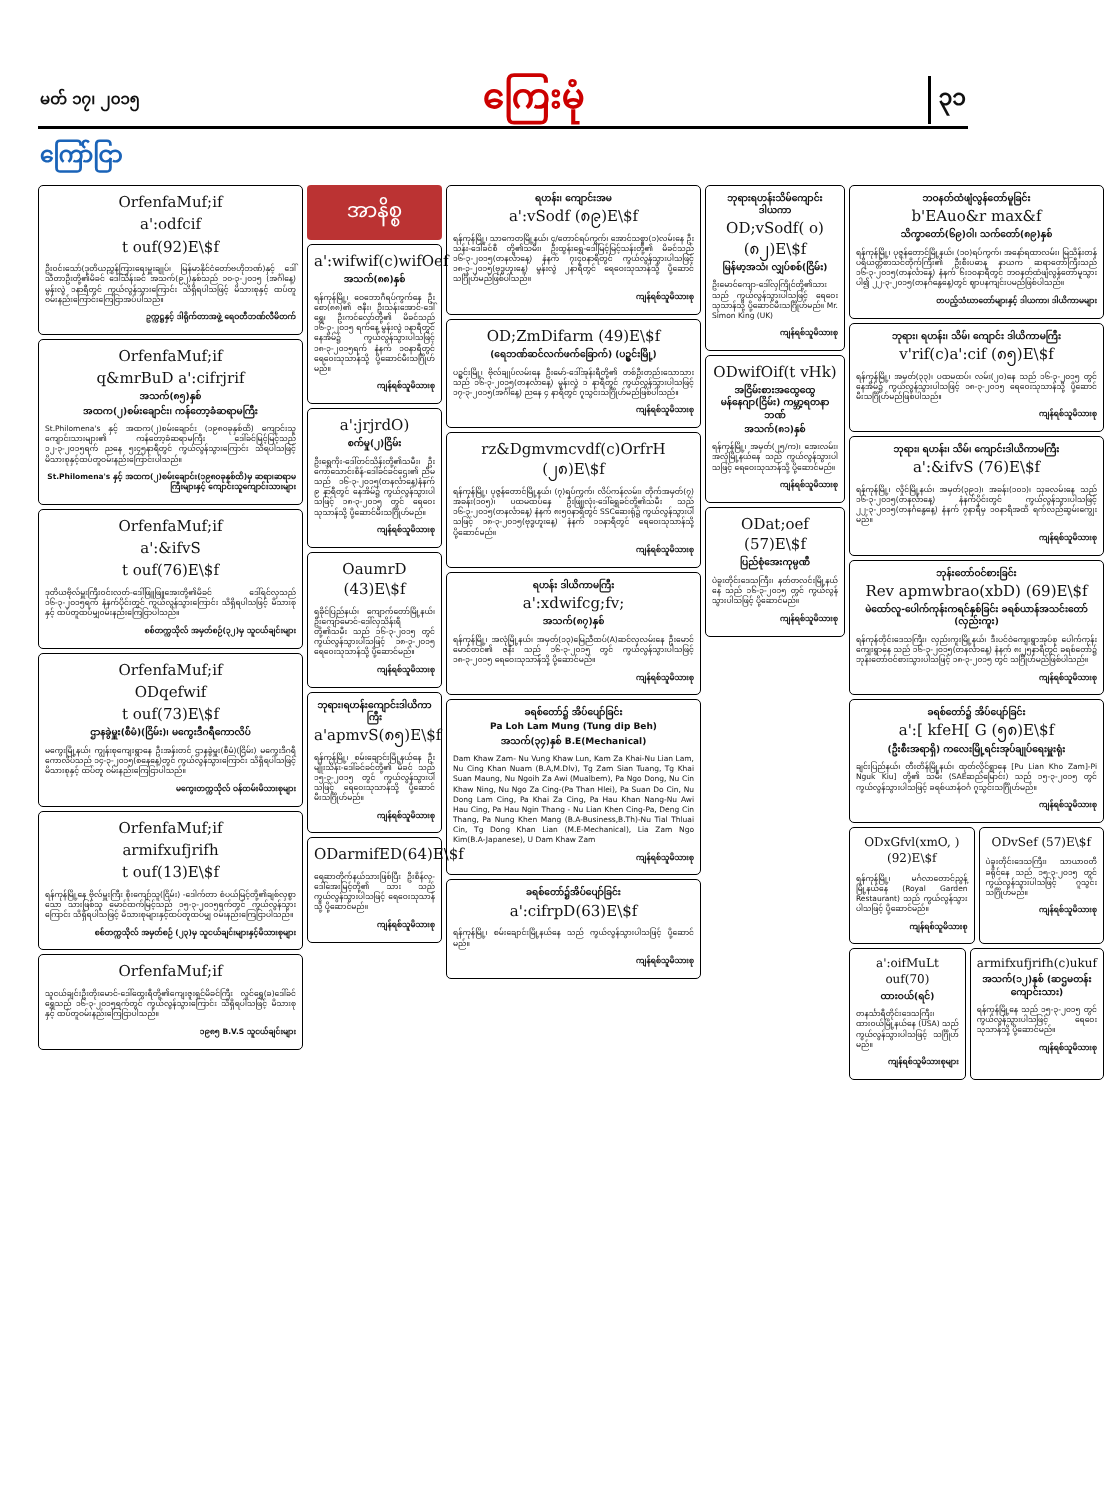မတ် ၁၇၊ ၂၀၁၅
ကြေးမုံ
၃၁
ကြော်ငြာ
OrfenfaMuf;if
a':odfcif
t ouf(92)E\$f
ဦးဝင်းသော်(ဒုတိယညွှန်ကြားရေးမှူးချုပ်၊ မြန်မာနိုင်ငံတော်ဗဟိုဘဏ်)နှင့် ဒေါ်သီတာဦးတို့၏မိခင် ဒေါ်သိန်းခင် အသက်(၉၂)နှစ်သည် ၁၀-၃-၂၀၁၅ (အင်္ဂါနေ့) မွန်းလွဲ ၁နာရီတွင် ကွယ်လွန်သွားကြောင်း သိရှိရပါသဖြင့် မိသားစုနှင့် ထပ်တူဝမ်းနည်းကြောင်းကြေငြာအပ်ပါသည်။
ဥက္ကဋ္ဌနှင့် ဒါရိုက်တာအဖွဲ့ ရေဝတီဘဏ်လီမိတက်
OrfenfaMuf;if
q&mrBuD a':cifrjrif
အသက်(၈၅)နှစ်
အထက(၂)စမ်းချောင်း၊ ကန်တော့ခံဆရာမကြီး
St.Philomena's နှင့် အထက(၂)စမ်းချောင်း (၁၉၈၀ခုနှစ်ထိ) ကျောင်းသူကျောင်းသားများ၏ ကန်တော့ခံဆရာမကြီး ဒေါ်ခင်မြင့်မြင့်သည် ၁၂-၃-၂၀၁၅ရက် ညနေ ၅း၄၅နာရီတွင် ကွယ်လွန်သွားကြောင်း သိရပါသဖြင့် မိသားစုနှင့်ထပ်တူဝမ်းနည်းကြောင်းပါသည်။
St.Philomena's နှင့် အထက(၂)စမ်းချောင်း(၁၉၈၀ခုနှစ်ထိ)မှ ဆရာ၊ဆရာမကြီးများနှင့် ကျောင်းသူကျောင်းသားများ
OrfenfaMuf;if
a':&ifvS
t ouf(76)E\$f
ဒုတိယဗိုလ်မှူးကြီးဝင်းလတ်-ဒေါ်ဖြူဖြူအေးတို့၏မိခင် ဒေါ်ရင်လှသည် ၁၆-၃-၂၀၁၅ရက် နံနက်ပိုင်းတွင် ကွယ်လွန်သွားကြောင်း သိရှိရပါသဖြင့် မိသားစုနှင့် ထပ်တူထပ်မျှဝမ်းနည်းကြေငြာပါသည်။
စစ်တက္ကသိုလ် အမှတ်စဉ်(၃၂)မှ သူငယ်ချင်းများ
OrfenfaMuf;if
ODqefwif
t ouf(73)E\$f
ဌာနခွဲမှူး(စီမံ)(ငြိမ်း)၊ မကွေးဒီဂရီကောလိပ်
မကွေးမြို့နယ်၊ ကျွန်းစုကျေးရွာနေ ဦးအန်းတင် ဌာနခွဲမှူး(စီမံ)(ငြိမ်း) မကွေးဒီဂရီကောလိပ်သည် ၁၄-၃-၂၀၁၅(စနေနေ့)တွင် ကွယ်လွန်သွားကြောင်း သိရှိရပါသဖြင့် မိသားစုနှင့် ထပ်တူ ဝမ်းနည်းကြေငြာပါသည်။
မကွေးတက္ကသိုလ် ဝန်ထမ်းမိသားစုများ
OrfenfaMuf;if
armifxufjrifh
t ouf(13)E\$f
ရန်ကုန်မြို့နေ ဗိုလ်မှူးကြီး စိုးကျော်သူ(ငြိမ်း) -ဒေါက်တာ စံပယ်မြင့်တို့၏ချစ်လှစွာသော သားဖြစ်သူ မောင်ထက်မြင့်သည် ၁၅-၃-၂၀၁၅ရက်တွင် ကွယ်လွန်သွားကြောင်း သိရှိရပါသဖြင့် မိသားစုများနှင့်ထပ်တူထပ်မျှ ဝမ်းနည်းကြေငြာပါသည်။
စစ်တက္ကသိုလ် အမှတ်စဉ် (၂၃)မှ သူငယ်ချင်းများနှင့်မိသားစုများ
OrfenfaMuf;if
သူငယ်ချင်းဦးတိုးမောင်-ဒေါ်ထွေးရီတို့၏ကျေးဇူးရှင်မိခင်ကြီး လှုင်ရွှေ(ခ)ဒေါ်ခင်ရွှေသည် ၁၆-၃-၂၀၁၅ရက်တွင် ကွယ်လွန်သွားကြောင်း သိရှိရပါသဖြင့် မိသားစုနှင့် ထပ်တူဝမ်းနည်းကြေငြာပါသည်။
၁၉၈၅ B.V.S သူငယ်ချင်းများ
အာနိစ္စ
a':wifwif(c)wifOef
အသက်(၈၈)နှစ်
ရန်ကုန်မြို့၊ ဝေဘောဂီရပ်ကွက်နေ ဦးစော(၈၈)၏ ဇနီး၊ ဦးသန်းအောင်-ဒေါ်ရွှေ၊ ဦးကင်လှော်တို့၏ မိခင်သည် ၁၆-၃-၂၀၁၅ ရက်နေ့ မွန်းလွဲ ၁နာရီတွင် နေအိမ်၌ ကွယ်လွန်သွားပါသဖြင့် ၁၈-၃-၂၀၁၅ရက် နံနက် ၁၀နာရီတွင် ရေဝေးသုသာန်သို့ ပို့ဆောင်မီးသင်္ဂြိုဟ်မည်။
ကျန်ရစ်သူမိသားစု
a':jrjrdO)
စက်မှု(၂)ငြိမ်း
ဦးရွှေကိုး-ဒေါ်တင်သိန်းတို့၏သမီး၊ ဦးကော်သောင်းစိန်-ဒေါ်ခင်ခင်ဌေး၏ ညီမ သည် ၁၆-၃-၂၀၁၅(တနင်္လာနေ့)နံနက် ၉ နာရီတွင် နေအိမ်၌ ကွယ်လွန်သွားပါသဖြင့် ၁၈-၃-၂၀၁၅ တွင် ရေဝေးသုသာန်သို့ ပို့ဆောင်မီးသင်္ဂြိုဟ်မည်။
ကျန်ရစ်သူမိသားစု
OaumrD (43)E\$f
ရခိုင်ပြည်နယ်၊ ကျောက်တော်မြို့နယ်၊ ဦးကျော်မောင်-ဒေါ်လှသိန်းရီ တို့၏သမီး သည် ၁၆-၃-၂၀၁၅ တွင် ကွယ်လွန်သွားပါသဖြင့် ၁၈-၃-၂၀၁၅ ရေဝေးသုသာန်သို့ ပို့ဆောင်မည်။
ကျန်ရစ်သူမိသားစု
ဘုရား၊ရဟန်းကျောင်းဒါယိကာကြီး
a'apmvS(၈၅)E\$f
ရန်ကုန်မြို့၊ စမ်းချောင်းမြို့နယ်နေ ဦးမျိုးသိန်း-ဒေါ်ခင်ခင်တို့၏ မိခင် သည် ၁၅-၃-၂၀၁၅ တွင် ကွယ်လွန်သွားပါသဖြင့် ရေဝေးသုသာန်သို့ ပို့ဆောင်မီးသင်္ဂြိုဟ်မည်။
ကျန်ရစ်သူမိသားစု
ODarmifED(64)E\$f
ရေဆာတိုက်နယ်သားဖြစ်ပြီး ဦးစိန်လှ-ဒေါ်အေးမြင့်တို့၏ သား သည် ကွယ်လွန်သွားပါသဖြင့် ရေဝေးသုသာန်သို့ ပို့ဆောင်မည်။
ကျန်ရစ်သူမိသားစု
ရဟန်း၊ ကျောင်းအမ
a':vSodf (၈၉)E\$f
ရန်ကုန်မြို့၊ သာကေတမြို့နယ်၊ ၄/တောင်ရပ်ကွက်၊ အောင်သစ္စာ(၁)လမ်းနေ ဦးသန်း-ဒေါ်ခင်စီ တို့၏သမီး၊ ဦးထွန်းရွှေ-ဒေါ်မြင့်မြင့်သန်းတို့၏ မိခင်သည် ၁၆-၃-၂၀၁၅(တနင်္လာနေ့) နံနက် ၇း၄၀နာရီတွင် ကွယ်လွန်သွားပါသဖြင့် ၁၈-၃-၂၀၁၅(ဗုဒ္ဓဟူးနေ့) မွန်းလွဲ ၂နာရီတွင် ရေဝေးသုသာန်သို့ ပို့ဆောင်သင်္ဂြိုဟ်မည်ဖြစ်ပါသည်။
ကျန်ရစ်သူမိသားစု
OD;ZmDifarm (49)E\$f
(ရေဘဏ်ဆင်လက်ဖက်ခြောက်) (ပဥ္စင်းမြို့)
ပဥ္စင်းမြို့၊ ဗိုလ်ချုပ်လမ်းနေ ဦးမော်-ဒေါ်အုန်းရီတို့၏ တစ်ဦးတည်းသောသား သည် ၁၆-၃-၂၀၁၅(တနင်္လာနေ့) မွန်းလွဲ ၁ နာရီတွင် ကွယ်လွန်သွားပါသဖြင့် ၁၇-၃-၂၀၁၅(အင်္ဂါနေ့) ညနေ ၄ နာရီတွင် ဂူသွင်းသင်္ဂြိုဟ်မည်ဖြစ်ပါသည်။
ကျန်ရစ်သူမိသားစု
rz&Dgmvmcvdf(c)OrfrH (၂၈)E\$f
ရန်ကုန်မြို့၊ ပုဇွန်တောင်မြို့နယ်၊ (၇)ရပ်ကွက်၊ လိပ်ကန်လမ်း၊ တိုက်အမှတ်(၇) အခန်း(၁၀၅)၊ ပထမထပ်နေ ဦးဖြူလုံး-ဒေါ်ရွှေခင်တို့၏သမီး သည် ၁၆-၃-၂၀၁၅(တနင်္လာနေ့) နံနက် ၈း၅၀နာရီတွင် SSCဆေးရုံ၌ ကွယ်လွန်သွားပါသဖြင့် ၁၈-၃-၂၀၁၅(ဗုဒ္ဓဟူးနေ့) နံနက် ၁၁နာရီတွင် ရေဝေးသုသာန်သို့ ပို့ဆောင်မည်။
ကျန်ရစ်သူမိသားစု
ရဟန်း ဒါယိကာမကြီး
a':xdwifcg;fv;
အသက်(၈၇)နှစ်
ရန်ကုန်မြို့၊ အလုံမြို့နယ်၊ အမှတ်(၁၃)မြေညီထပ်(A)ဆင်လှလမ်းနေ ဦးမောင်မောင်တင်၏ ဇနီး သည် ၁၆-၃-၂၀၁၅ တွင် ကွယ်လွန်သွားပါသဖြင့် ၁၈-၃-၂၀၁၅ ရေဝေးသုသာန်သို့ ပို့ဆောင်မည်။
ကျန်ရစ်သူမိသားစု
ခရစ်တော်၌ အိပ်ပျော်ခြင်း
Pa Loh Lam Mung (Tung dip Beh)
အသက်(၃၄)နှစ် B.E(Mechanical)
Dam Khaw Zam- Nu Vung Khaw Lun, Kam Za Khai-Nu Lian Lam, Nu Cing Khan Nuam (B.A,M.Dlv), Tg Zam Sian Tuang, Tg Khai Suan Maung, Nu Ngoih Za Awi (Mualbem), Pa Ngo Dong, Nu Cin Khaw Ning, Nu Ngo Za Cing-(Pa Than Hlei), Pa Suan Do Cin, Nu Dong Lam Cing, Pa Khai Za Cing, Pa Hau Khan Nang-Nu Awi Hau Cing, Pa Hau Ngin Thang - Nu Lian Khen Cing-Pa, Deng Cin Thang, Pa Nung Khen Mang (B.A-Business,B.Th)-Nu Tial Thluai Cin, Tg Dong Khan Lian (M.E-Mechanical), Lia Zam Ngo Kim(B.A-Japanese), U Dam Khaw Zam
ကျန်ရစ်သူမိသားစု
ခရစ်တော်၌အိပ်ပျော်ခြင်း
a':cifrpD(63)E\$f
ရန်ကုန်မြို့၊ စမ်းချောင်းမြို့နယ်နေ သည် ကွယ်လွန်သွားပါသဖြင့် ပို့ဆောင်မည်။
ကျန်ရစ်သူမိသားစု
ဘုရားရဟန်းသိမ်ကျောင်းဒါယကာ
OD;vSodf( o)(၈၂)E\$f
မြန်မာ့အသံ၊ လျှပ်စစ်(ငြိမ်း)
ဦးမောင်ကျော-ဒေါ်လှကြိုင်တို့၏သား သည် ကွယ်လွန်သွားပါသဖြင့် ရေဝေးသုသာန်သို့ ပို့ဆောင်မီးသင်္ဂြိုဟ်မည်။ Mr. Simon King (UK)
ကျန်ရစ်သူမိသားစု
ODwifOif(t vHk)
အငြိမ်းစားအထွေထွေမန်နေဂျာ(ငြိမ်း) ကမ္ဘာ့ရတနာဘဏ်
အသက်(၈၁)နှစ်
ရန်ကုန်မြို့၊ အမှတ်(၂၅/က)၊ အေးလမ်း၊ အလုံမြို့နယ်နေ သည် ကွယ်လွန်သွားပါသဖြင့် ရေဝေးသုသာန်သို့ ပို့ဆောင်မည်။
ကျန်ရစ်သူမိသားစု
ODat;oef (57)E\$f
ပြည်စုံအေးကုမ္ပဏီ
ပဲခူးတိုင်းဒေသကြီး၊ နတ်တလင်းမြို့နယ်နေ သည် ၁၆-၃-၂၀၁၅ တွင် ကွယ်လွန်သွားပါသဖြင့် ပို့ဆောင်မည်။
ကျန်ရစ်သူမိသားစု
ဘဝနတ်ထံဖျံလွန်တော်မူခြင်း
b'EAuo&r max&f
သိက္ခာတော်(၆၉)ဝါ၊ သက်တော်(၈၉)နှစ်
ရန်ကုန်မြို့၊ ပုဇွန်တောင်မြို့နယ်၊ (၁၀)ရပ်ကွက်၊ အနော်ရထာလမ်း၊ မြသိန်းတန်ပရိယတ္တိစာသင်တိုက်ကြီး၏ ဦးစီးပဓာန နာယက ဆရာတော်ကြီးသည် ၁၆-၃-၂၀၁၅(တနင်္လာနေ့) နံနက် ၆း၁၀နာရီတွင် ဘဝနတ်ထံဖျံလွန်တော်မူသွားပါ၍ ၂၂-၃-၂၀၁၅(တနင်္ဂနွေနေ့)တွင် ဈာပနကျင်းပမည်ဖြစ်ပါသည်။
တပည့်သံဃာတော်များနှင့် ဒါယကာ၊ ဒါယိကာမများ
ဘုရား၊ ရဟန်း၊ သိမ်၊ ကျောင်း ဒါယိကာမကြီး
v'rif(c)a':cif (၈၅)E\$f
ရန်ကုန်မြို့၊ အမှတ်(၃၃)၊ ပထမထပ်၊ လမ်း(၂၀)နေ သည် ၁၆-၃-၂၀၁၅ တွင် နေအိမ်၌ ကွယ်လွန်သွားပါသဖြင့် ၁၈-၃-၂၀၁၅ ရေဝေးသုသာန်သို့ ပို့ဆောင်မီးသင်္ဂြိုဟ်မည်ဖြစ်ပါသည်။
ကျန်ရစ်သူမိသားစု
ဘုရား၊ ရဟန်း၊ သိမ်၊ ကျောင်းဒါယိကာမကြီး
a':&ifvS (76)E\$f
ရန်ကုန်မြို့၊ လှိုင်မြို့နယ်၊ အမှတ်(၃၉၁)၊ အခန်း(၁၀၁)၊ သုခလမ်းနေ သည် ၁၆-၃-၂၀၁၅(တနင်္လာနေ့) နံနက်ပိုင်းတွင် ကွယ်လွန်သွားပါသဖြင့် ၂၂-၃-၂၀၁၅(တနင်္ဂနွေနေ့) နံနက် ၇နာရီမှ ၁၀နာရီအထိ ရက်လည်ဆွမ်းကျွေးမည်။
ကျန်ရစ်သူမိသားစု
ဘုန်းတော်ဝင်စားခြင်း
Rev apmwbrao(xbD) (69)E\$f
မဲထော်လူ-ပေါက်ကုန်းကရင်နှစ်ခြင်း ခရစ်ယာန်အသင်းတော် (လှည်းကူး)
ရန်ကုန်တိုင်းဒေသကြီး၊ လှည်းကူးမြို့နယ်၊ ဒီးပင်ဝဲကျေးရွာအုပ်စု ပေါက်ကုန်းကျေးရွာနေ သည် ၁၆-၃-၂၀၁၅(တနင်္လာနေ့) နံနက် ၈း၂၅နာရီတွင် ခရစ်တော်၌ ဘုန်းတော်ဝင်စားသွားပါသဖြင့် ၁၈-၃-၂၀၁၅ တွင် သင်္ဂြိုဟ်မည်ဖြစ်ပါသည်။
ကျန်ရစ်သူမိသားစု
ခရစ်တော်၌ အိပ်ပျော်ခြင်း
a':[ kfeH[ G (၅၈)E\$f
(ဦးစီးအရာရှိ) ကလေးမြို့ရင်းအုပ်ချုပ်ရေးမှူးရုံး
ချင်းပြည်နယ်၊ တီးတိန်မြို့နယ်၊ ထုတ်လိုင်ရွာနေ [Pu Lian Kho Zam]-Pi Nguk Kiu] တို့၏ သမီး (SAEဆည်မြောင်း) သည် ၁၅-၃-၂၀၁၅ တွင် ကွယ်လွန်သွားပါသဖြင့် ခရစ်ယာန်ဝင်္ဂ ဂူသွင်းသင်္ဂြိုဟ်မည်။
ကျန်ရစ်သူမိသားစု
ODxGfvl(xmO, )(92)E\$f
ရန်ကုန်မြို့၊ မင်္ဂလာတောင်ညွန့်မြို့နယ်နေ (Royal Garden Restaurant) သည် ကွယ်လွန်သွားပါသဖြင့် ပို့ဆောင်မည်။
ကျန်ရစ်သူမိသားစု
ODvSef (57)E\$f
ပဲခူးတိုင်းဒေသကြီး၊ သာယာဝတီခရိုင်နေ သည် ၁၅-၃-၂၀၁၅ တွင် ကွယ်လွန်သွားပါသဖြင့် ဂူသွင်းသင်္ဂြိုဟ်မည်။
ကျန်ရစ်သူမိသားစု
a':oifMuLt ouf(70)
ထားဝယ်(ရင်)
တနင်္သာရီတိုင်းဒေသကြီး၊ ထားဝယ်မြို့နယ်နေ (USA) သည် ကွယ်လွန်သွားပါသဖြင့် သင်္ဂြိုဟ်မည်။
ကျန်ရစ်သူမိသားစုများ
armifxufjrifh(c)ukuf
အသက်(၁၂)နှစ် (ဆဌမတန်းကျောင်းသား)
ရန်ကုန်မြို့နေ သည် ၁၅-၃-၂၀၁၅ တွင် ကွယ်လွန်သွားပါသဖြင့် ရေဝေးသုသာန်သို့ ပို့ဆောင်မည်။
ကျန်ရစ်သူမိသားစု